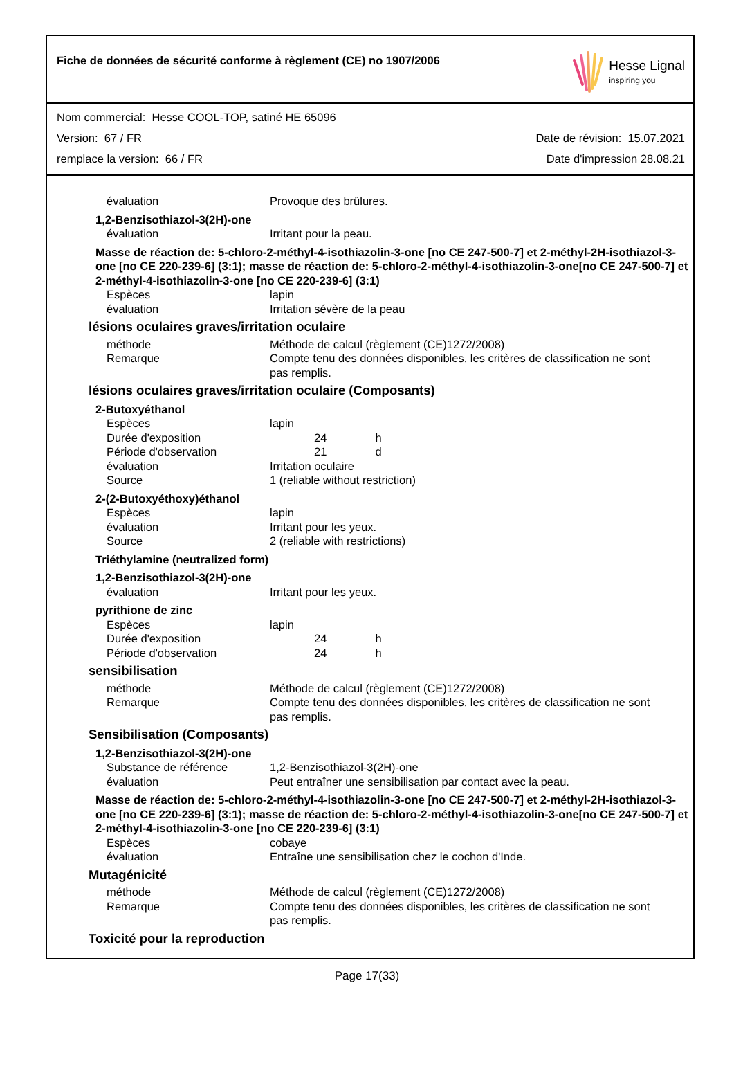Fiche de données de sécurité conforme à règlement (CE) no 1907/2006
Hesse Lignal
inspiring you
Nom commercial: Hesse COOL-TOP, satiné HE 65096
Version: 67 / FR Date de révision: 15.07.2021
remplace la version: 66 / FR Date d'impression 28.08.21
évaluation Provoque des brûlures.
1,2-Benzisothiazol-3(2H)-one
évaluation Irritant pour la peau.
Masse de réaction de: 5-chloro-2-méthyl-4-isothiazolin-3-one [no CE 247-500-7] et 2-méthyl-2H-isothiazol-3-one [no CE 220-239-6] (3:1); masse de réaction de: 5-chloro-2-méthyl-4-isothiazolin-3-one[no CE 247-500-7] et 2-méthyl-4-isothiazolin-3-one [no CE 220-239-6] (3:1)
Espèces lapin
évaluation Irritation sévère de la peau
lésions oculaires graves/irritation oculaire
méthode Méthode de calcul (règlement (CE)1272/2008)
Remarque Compte tenu des données disponibles, les critères de classification ne sont pas remplis.
lésions oculaires graves/irritation oculaire (Composants)
2-Butoxyéthanol
Espèces lapin
Durée d'exposition 24 h
Période d'observation 21 d
évaluation Irritation oculaire
Source 1 (reliable without restriction)
2-(2-Butoxyéthoxy)éthanol
Espèces lapin
évaluation Irritant pour les yeux.
Source 2 (reliable with restrictions)
Triéthylamine (neutralized form)
1,2-Benzisothiazol-3(2H)-one
évaluation Irritant pour les yeux.
pyrithione de zinc
Espèces lapin
Durée d'exposition 24 h
Période d'observation 24 h
sensibilisation
méthode Méthode de calcul (règlement (CE)1272/2008)
Remarque Compte tenu des données disponibles, les critères de classification ne sont pas remplis.
Sensibilisation (Composants)
1,2-Benzisothiazol-3(2H)-one
Substance de référence 1,2-Benzisothiazol-3(2H)-one
évaluation Peut entraîner une sensibilisation par contact avec la peau.
Masse de réaction de: 5-chloro-2-méthyl-4-isothiazolin-3-one [no CE 247-500-7] et 2-méthyl-2H-isothiazol-3-one [no CE 220-239-6] (3:1); masse de réaction de: 5-chloro-2-méthyl-4-isothiazolin-3-one[no CE 247-500-7] et 2-méthyl-4-isothiazolin-3-one [no CE 220-239-6] (3:1)
Espèces cobaye
évaluation Entraîne une sensibilisation chez le cochon d'Inde.
Mutagénicité
méthode Méthode de calcul (règlement (CE)1272/2008)
Remarque Compte tenu des données disponibles, les critères de classification ne sont pas remplis.
Toxicité pour la reproduction
Page 17(33)